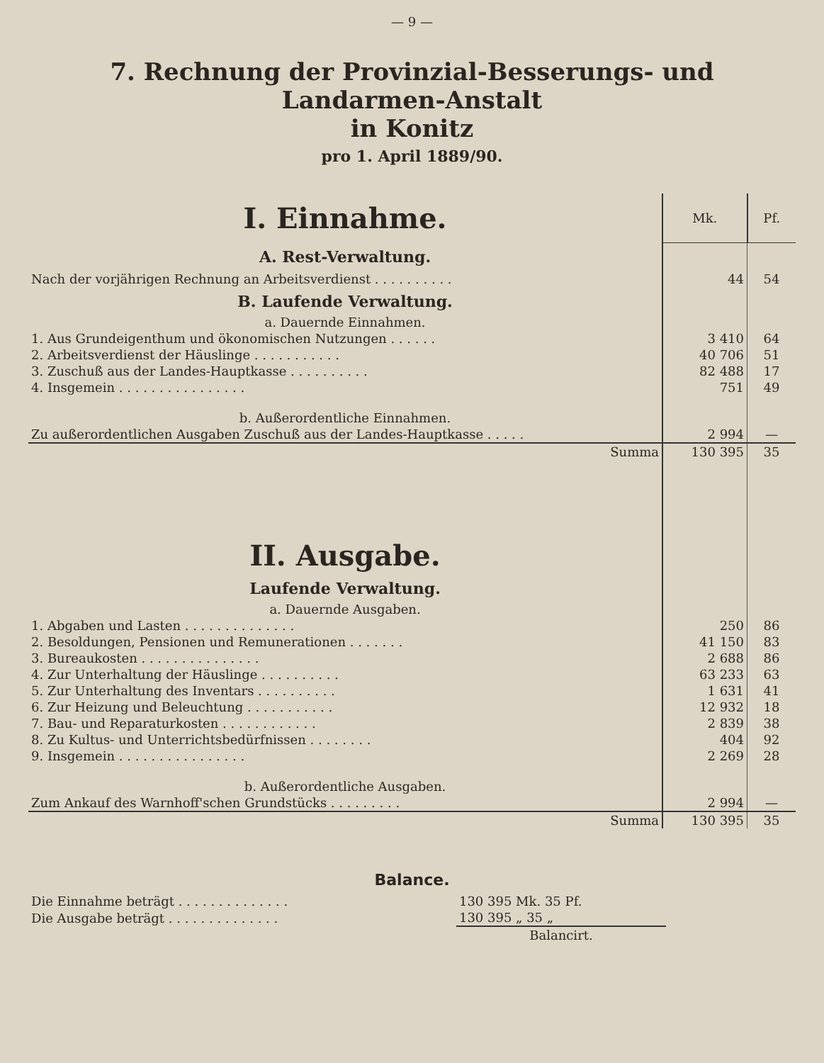— 9 —
7. Rechnung der Provinzial-Besserungs- und Landarmen-Anstalt
in Konitz
pro 1. April 1889/90.
| I. Einnahme. | Mk. | Pf. |
| A. Rest-Verwaltung. | | |
| Nach der vorjährigen Rechnung an Arbeitsverdienst . . . . . . . . . . | 44 | 54 |
| B. Laufende Verwaltung. a. Dauernde Einnahmen. | | |
| 1. Aus Grundeigenthum und ökonomischen Nutzungen . . . . . . | 3 410 | 64 |
| 2. Arbeitsverdienst der Häuslinge . . . . . . . . . . . | 40 706 | 51 |
| 3. Zuschuß aus der Landes-Hauptkasse . . . . . . . . . . | 82 488 | 17 |
| 4. Insgemein . . . . . . . . . . . . . . . . | 751 | 49 |
| b. Außerordentliche Einnahmen. | | |
| Zu außerordentlichen Ausgaben Zuschuß aus der Landes-Hauptkasse . . . . . | 2 994 | — |
| Summa | 130 395 | 35 |
| II. Ausgabe. Laufende Verwaltung. a. Dauernde Ausgaben. | | |
| 1. Abgaben und Lasten . . . . . . . . . . . . . . | 250 | 86 |
| 2. Besoldungen, Pensionen und Remunerationen . . . . . . . | 41 150 | 83 |
| 3. Bureaukosten . . . . . . . . . . . . . . . | 2 688 | 86 |
| 4. Zur Unterhaltung der Häuslinge . . . . . . . . . . | 63 233 | 63 |
| 5. Zur Unterhaltung des Inventars . . . . . . . . . . | 1 631 | 41 |
| 6. Zur Heizung und Beleuchtung . . . . . . . . . . . | 12 932 | 18 |
| 7. Bau- und Reparaturkosten . . . . . . . . . . . . | 2 839 | 38 |
| 8. Zu Kultus- und Unterrichtsbedürfnissen . . . . . . . . | 404 | 92 |
| 9. Insgemein . . . . . . . . . . . . . . . . | 2 269 | 28 |
| b. Außerordentliche Ausgaben. | | |
| Zum Ankauf des Warnhoff'schen Grundstücks . . . . . . . . . | 2 994 | — |
| Summa | 130 395 | 35 |
Balance.
| Die Einnahme beträgt . . . . . . . . . . . . . . | 130 395 Mk. 35 Pf. |
| Die Ausgabe beträgt . . . . . . . . . . . . . . | 130 395 „ 35 „ |
| | Balancirt. |